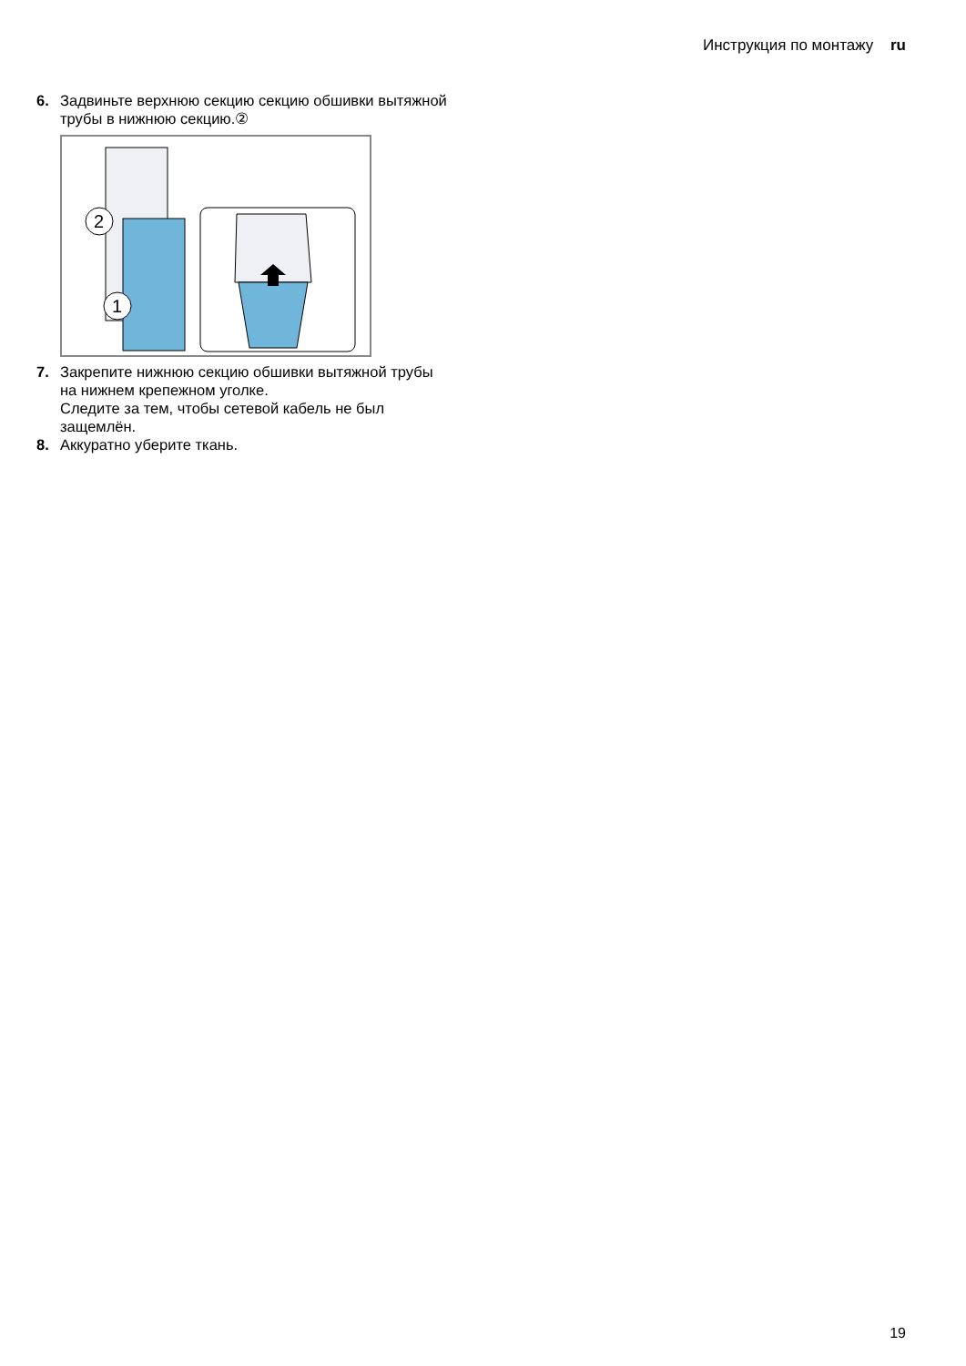Инструкция по монтажу ru
6. Задвиньте верхнюю секцию секцию обшивки вытяжной трубы в нижнюю секцию.②
2
1
7. Закрепите нижнюю секцию обшивки вытяжной трубы на нижнем крепежном уголке.
Следите за тем, чтобы сетевой кабель не был защемлён.
8. Аккуратно уберите ткань.
19